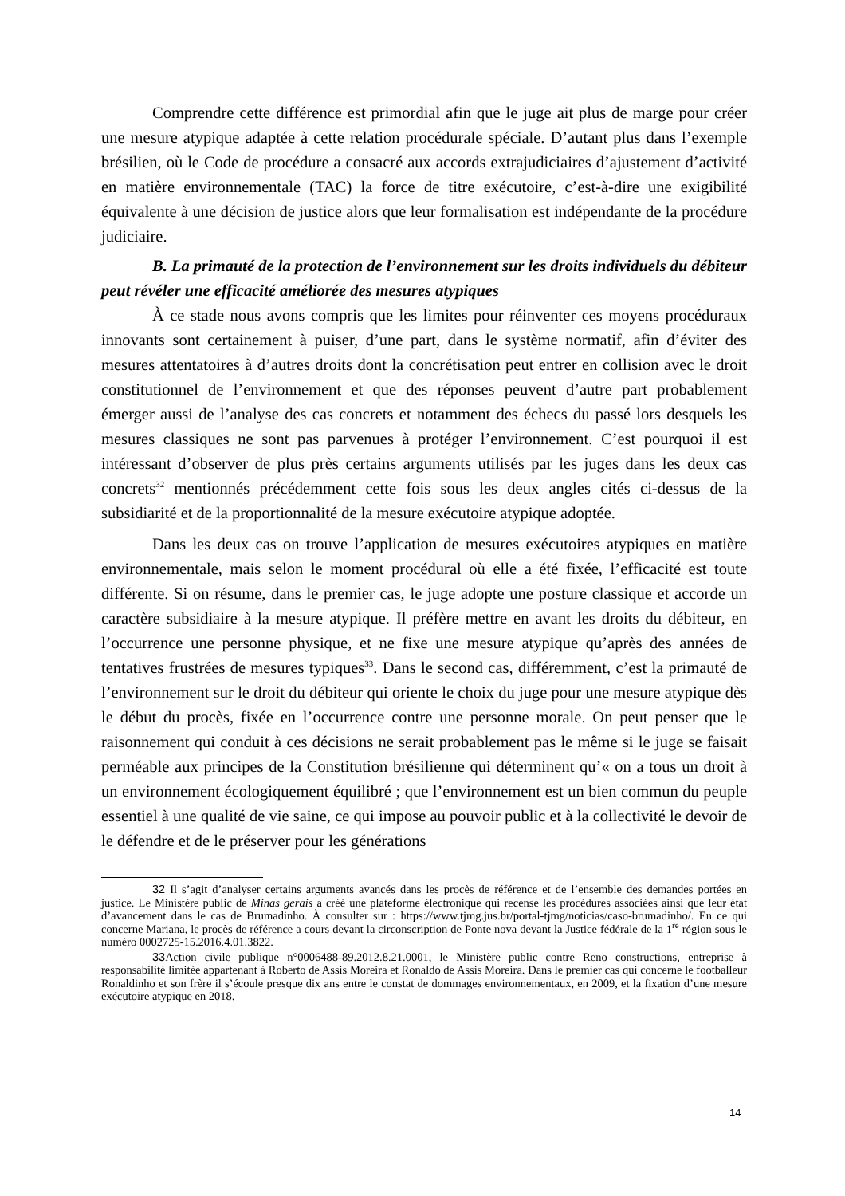Comprendre cette différence est primordial afin que le juge ait plus de marge pour créer une mesure atypique adaptée à cette relation procédurale spéciale. D’autant plus dans l’exemple brésilien, où le Code de procédure a consacré aux accords extrajudiciaires d’ajustement d’activité en matière environnementale (TAC) la force de titre exécutoire, c’est-à-dire une exigibilité équivalente à une décision de justice alors que leur formalisation est indépendante de la procédure judiciaire.
B. La primauté de la protection de l’environnement sur les droits individuels du débiteur peut révéler une efficacité améliorée des mesures atypiques
À ce stade nous avons compris que les limites pour réinventer ces moyens procéduraux innovants sont certainement à puiser, d’une part, dans le système normatif, afin d’éviter des mesures attentatoires à d’autres droits dont la concrétisation peut entrer en collision avec le droit constitutionnel de l’environnement et que des réponses peuvent d’autre part probablement émerger aussi de l’analyse des cas concrets et notamment des échecs du passé lors desquels les mesures classiques ne sont pas parvenues à protéger l’environnement. C’est pourquoi il est intéressant d’observer de plus près certains arguments utilisés par les juges dans les deux cas concrets<sup>32</sup> mentionnés précédemment cette fois sous les deux angles cités ci-dessus de la subsidiarité et de la proportionnalité de la mesure exécutoire atypique adoptée.
Dans les deux cas on trouve l’application de mesures exécutoires atypiques en matière environnementale, mais selon le moment procédural où elle a été fixée, l’efficacité est toute différente. Si on résume, dans le premier cas, le juge adopte une posture classique et accorde un caractère subsidiaire à la mesure atypique. Il préfère mettre en avant les droits du débiteur, en l’occurrence une personne physique, et ne fixe une mesure atypique qu’après des années de tentatives frustrées de mesures typiques<sup>33</sup>. Dans le second cas, différemment, c’est la primauté de l’environnement sur le droit du débiteur qui oriente le choix du juge pour une mesure atypique dès le début du procès, fixée en l’occurrence contre une personne morale. On peut penser que le raisonnement qui conduit à ces décisions ne serait probablement pas le même si le juge se faisait perméable aux principes de la Constitution brésilienne qui déterminent qu’« on a tous un droit à un environnement écologiquement équilibré ; que l’environnement est un bien commun du peuple essentiel à une qualité de vie saine, ce qui impose au pouvoir public et à la collectivité le devoir de le défendre et de le préserver pour les générations
32 Il s’agit d’analyser certains arguments avancés dans les procès de référence et de l’ensemble des demandes portées en justice. Le Ministère public de Minas gerais a créé une plateforme électronique qui recense les procédures associées ainsi que leur état d’avancement dans le cas de Brumadinho. À consulter sur : https://www.tjmg.jus.br/portal-tjmg/noticias/caso-brumadinho/. En ce qui concerne Mariana, le procès de référence a cours devant la circonscription de Ponte nova devant la Justice fédérale de la 1<sup>re</sup> région sous le numéro 0002725-15.2016.4.01.3822.
33 Action civile publique n°0006488-89.2012.8.21.0001, le Ministère public contre Reno constructions, entreprise à responsabilité limitée appartenant à Roberto de Assis Moreira et Ronaldo de Assis Moreira. Dans le premier cas qui concerne le footballeur Ronaldinho et son frère il s’écoule presque dix ans entre le constat de dommages environnementaux, en 2009, et la fixation d’une mesure exécutoire atypique en 2018.
14